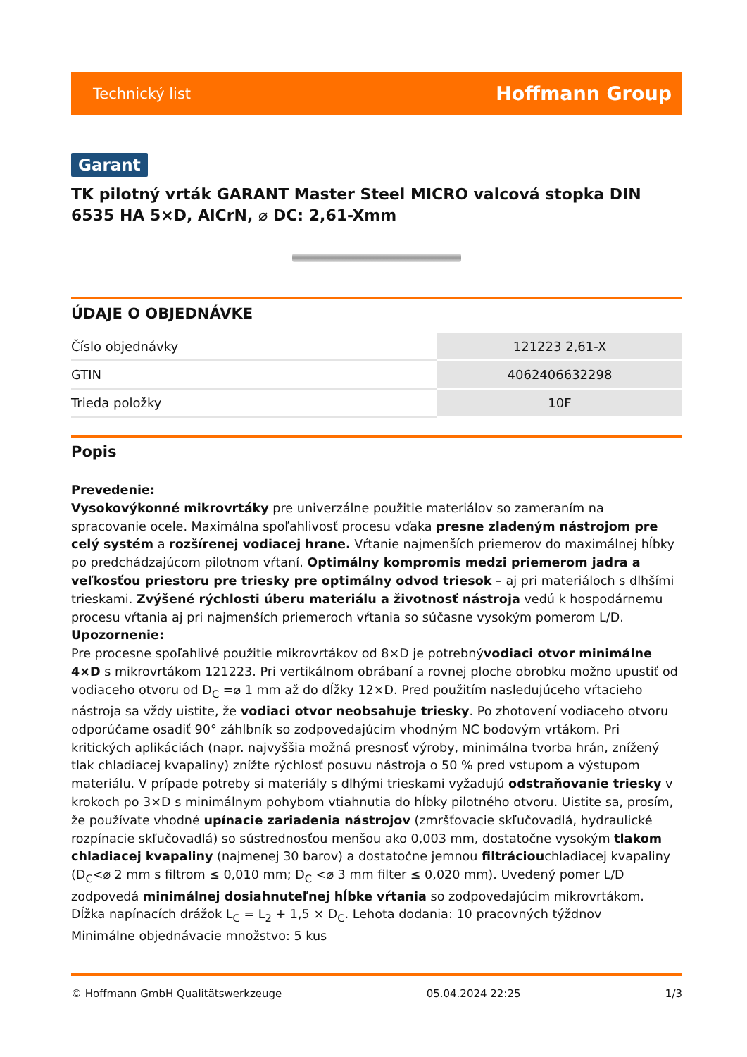Technický list Hoffmann Group
Garant
TK pilotný vrták GARANT Master Steel MICRO valcová stopka DIN 6535 HA 5×D, AlCrN, ⌀ DC: 2,61-Xmm
ÚDAJE O OBJEDNÁVKE
| Číslo objednávky | 121223 2,61-X |
| GTIN | 4062406632298 |
| Trieda položky | 10F |
Popis
Prevedenie:
Vysokovýkonné mikrovrtáky pre univerzálne použitie materiálov so zameraním na spracovanie ocele. Maximálna spoľahlivosť procesu vďaka presne zladeným nástrojom pre celý systém a rozšírenej vodiacej hrane. Vŕtanie najmenších priemerov do maximálnej hĺbky po predchádzajúcom pilotnom vŕtaní. Optimálny kompromis medzi priemerom jadra a veľkosťou priestoru pre triesky pre optimálny odvod triesok – aj pri materiáloch s dlhšími trieskami. Zvýšené rýchlosti úberu materiálu a životnosť nástroja vedú k hospodárnemu procesu vŕtania aj pri najmenších priemeroch vŕtania so súčasne vysokým pomerom L/D.
Upozornenie:
Pre procesne spoľahlivé použitie mikrovrtákov od 8×D je potrebnývodiaci otvor minimálne 4×D s mikrovrtákom 121223. Pri vertikálnom obrábaní a rovnej ploche obrobku možno upustiť od vodiaceho otvoru od D<sub>C</sub> =⌀ 1 mm až do dĺžky 12×D. Pred použitím nasledujúceho vŕtacieho nástroja sa vždy uistite, že vodiaci otvor neobsahuje triesky. Po zhotovení vodiaceho otvoru odporúčame osadiť 90° záhlbník so zodpovedajúcim vhodným NC bodovým vrtákom. Pri kritických aplikáciách (napr. najvyššia možná presnosť výroby, minimálna tvorba hrán, znížený tlak chladiacej kvapaliny) znížte rýchlosť posuvu nástroja o 50 % pred vstupom a výstupom materiálu. V prípade potreby si materiály s dlhými trieskami vyžadujú odstraňovanie triesky v krokoch po 3×D s minimálnym pohybom vtiahnutia do hĺbky pilotného otvoru. Uistite sa, prosím, že používate vhodné upínacie zariadenia nástrojov (zmršťovacie skľučovadlá, hydraulické rozpínacie skľučovadlá) so sústrednosťou menšou ako 0,003 mm, dostatočne vysokým tlakom chladiacej kvapaliny (najmenej 30 barov) a dostatočne jemnou filtráciouchladiacej kvapaliny (D<sub>C</sub><⌀ 2 mm s filtrom ≤ 0,010 mm; D<sub>C</sub> <⌀ 3 mm filter ≤ 0,020 mm). Uvedený pomer L/D zodpovedá minimálnej dosiahnuteľnej hĺbke vŕtania so zodpovedajúcim mikrovrtákom.
Dĺžka napínacích drážok L<sub>C</sub> = L<sub>2</sub> + 1,5 × D<sub>C</sub>. Lehota dodania: 10 pracovných týždnov
Minimálne objednávacie množstvo: 5 kus
© Hoffmann GmbH Qualitätswerkzeuge 05.04.2024 22:25 1/3